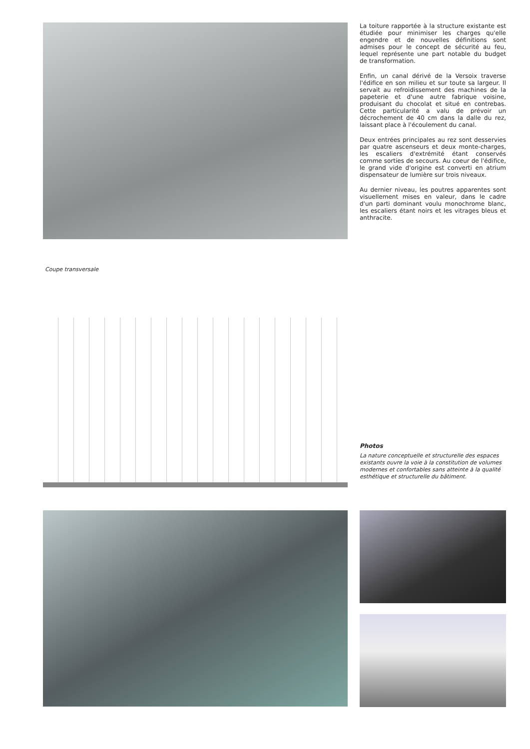La toiture rapportée à la structure existante est étudiée pour minimiser les charges qu'elle engendre et de nouvelles définitions sont admises pour le concept de sécurité au feu, lequel représente une part notable du budget de transformation.
Enfin, un canal dérivé de la Versoix traverse l'édifice en son milieu et sur toute sa largeur. Il servait au refroidissement des machines de la papeterie et d'une autre fabrique voisine, produisant du chocolat et situé en contrebas. Cette particularité a valu de prévoir un décrochement de 40 cm dans la dalle du rez, laissant place à l'écoulement du canal.
Deux entrées principales au rez sont desservies par quatre ascenseurs et deux monte-charges, les escaliers d'extrémité étant conservés comme sorties de secours. Au coeur de l'édifice, le grand vide d'origine est converti en atrium dispensateur de lumière sur trois niveaux.
Au dernier niveau, les poutres apparentes sont visuellement mises en valeur, dans le cadre d'un parti dominant voulu monochrome blanc, les escaliers étant noirs et les vitrages bleus et anthracite.
Coupe transversale
Photos
La nature conceptuelle et structurelle des espaces existants ouvre la voie à la constitution de volumes modernes et confortables sans atteinte à la qualité esthétique et structurelle du bâtiment.